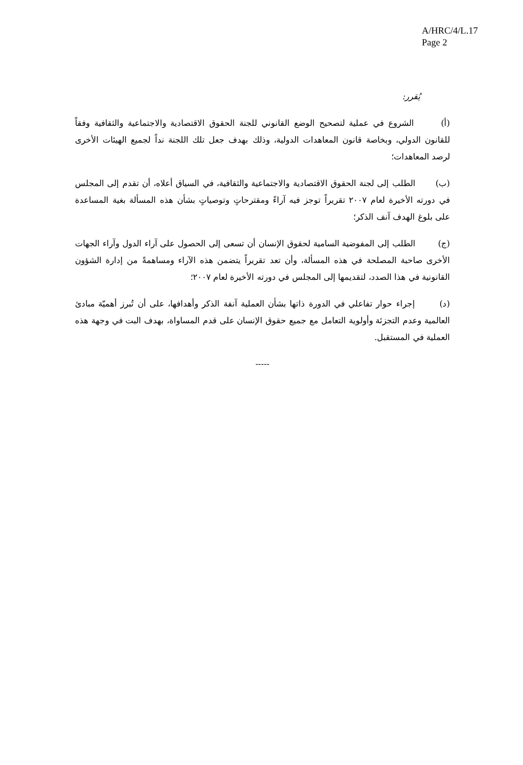A/HRC/4/L.17
Page 2
يُقرر:
(أ) الشروع في عملية لتصحيح الوضع القانوني للجنة الحقوق الاقتصادية والاجتماعية والثقافية وفقاً للقانون الدولي، وبخاصة قانون المعاهدات الدولية، وذلك بهدف جعل تلك اللجنة نداً لجميع الهيئات الأخرى لرصد المعاهدات؛
(ب) الطلب إلى لجنة الحقوق الاقتصادية والاجتماعية والثقافية، في السياق أعلاه، أن تقدم إلى المجلس في دورته الأخيرة لعام ٢٠٠٧ تقريراً توجز فيه آراءً ومقترحاتٍ وتوصياتٍ بشأن هذه المسألة بغية المساعدة على بلوغ الهدف آنف الذكر؛
(ج) الطلب إلى المفوضية السامية لحقوق الإنسان أن تسعى إلى الحصول على آراء الدول وآراء الجهات الأخرى صاحبة المصلحة في هذه المسألة، وأن تعد تقريراً يتضمن هذه الآراء ومساهمةً من إدارة الشؤون القانونية في هذا الصدد، لتقديمها إلى المجلس في دورته الأخيرة لعام ٢٠٠٧؛
(د) إجراء حوار تفاعلي في الدورة ذاتها بشأن العملية آنفة الذكر وأهدافها، على أن تُبرز أهميّة مبادئ العالمية وعدم التجزئة وأولوية التعامل مع جميع حقوق الإنسان على قدم المساواة، بهدف البت في وجهة هذه العملية في المستقبل.
-----